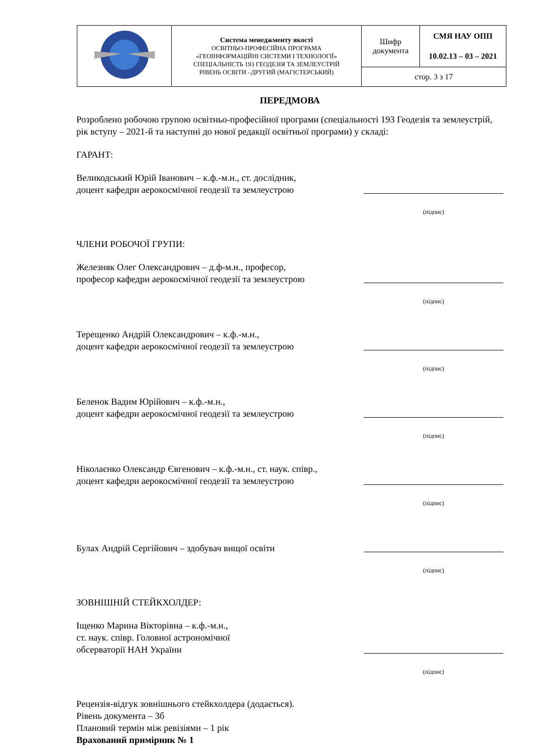| | Система менеджменту якості ОСВІТНЬО-ПРОФЕСІЙНА ПРОГРАМА «ГЕОІНФОРМАЦІЙНІ СИСТЕМИ І ТЕХНОЛОГІЇ» СПЕЦІАЛЬНІСТЬ 193 ГЕОДЕЗІЯ ТА ЗЕМЛЕУСТРІЙ РІВЕНЬ ОСВІТИ –ДРУГИЙ (МАГІСТЕРСЬКИЙ) | Шифр документа | СМЯ НАУ ОПП 10.02.13 – 03 – 2021 |
| | | стор. 3 з 17 | |
ПЕРЕДМОВА
Розроблено робочою групою освітньо-професійної програми (спеціальності 193 Геодезія та землеустрій, рік вступу – 2021-й та наступні до нової редакції освітньої програми) у складі:
ГАРАНТ:
Великодський Юрій Іванович – к.ф.-м.н., ст. дослідник,
доцент кафедри аерокосмічної геодезії та землеустрою
(підпис)
ЧЛЕНИ РОБОЧОЇ ГРУПИ:
Железняк Олег Олександрович – д.ф-м.н., професор,
професор кафедри аерокосмічної геодезії та землеустрою
(підпис)
Терещенко Андрій Олександрович – к.ф.-м.н.,
доцент кафедри аерокосмічної геодезії та землеустрою
(підпис)
Беленок Вадим Юрійович – к.ф.-м.н.,
доцент кафедри аерокосмічної геодезії та землеустрою
(підпис)
Ніколаєнко Олександр Євгенович – к.ф.-м.н., ст. наук. співр.,
доцент кафедри аерокосмічної геодезії та землеустрою
(підпис)
Булах Андрій Сергійович – здобувач вищої освіти
(підпис)
ЗОВНІШНІЙ СТЕЙКХОЛДЕР:
Іщенко Марина Вікторівна – к.ф.-м.н.,
ст. наук. співр. Головної астрономічної
обсерваторії НАН України
(підпис)
Рецензія-відгук зовнішнього стейкхолдера (додається).
Рівень документа – 3б
Плановий термін між ревізіями – 1 рік
Врахований примірник № 1